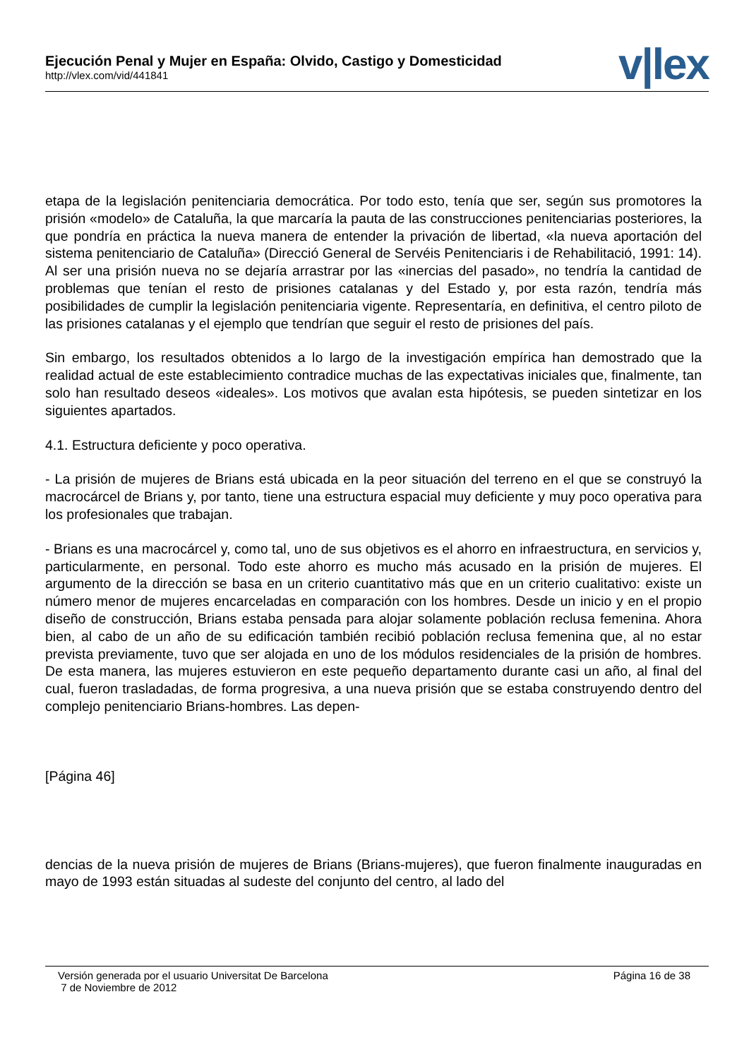Ejecución Penal y Mujer en España: Olvido, Castigo y Domesticidad
http://vlex.com/vid/441841
v|lex
etapa de la legislación penitenciaria democrática. Por todo esto, tenía que ser, según sus promotores la prisión «modelo» de Cataluña, la que marcaría la pauta de las construcciones penitenciarias posteriores, la que pondría en práctica la nueva manera de entender la privación de libertad, «la nueva aportación del sistema penitenciario de Cataluña» (Direcció General de Servéis Penitenciaris i de Rehabilitació, 1991: 14). Al ser una prisión nueva no se dejaría arrastrar por las «inercias del pasado», no tendría la cantidad de problemas que tenían el resto de prisiones catalanas y del Estado y, por esta razón, tendría más posibilidades de cumplir la legislación penitenciaria vigente. Representaría, en definitiva, el centro piloto de las prisiones catalanas y el ejemplo que tendrían que seguir el resto de prisiones del país.
Sin embargo, los resultados obtenidos a lo largo de la investigación empírica han demostrado que la realidad actual de este establecimiento contradice muchas de las expectativas iniciales que, finalmente, tan solo han resultado deseos «ideales». Los motivos que avalan esta hipótesis, se pueden sintetizar en los siguientes apartados.
4.1. Estructura deficiente y poco operativa.
- La prisión de mujeres de Brians está ubicada en la peor situación del terreno en el que se construyó la macrocárcel de Brians y, por tanto, tiene una estructura espacial muy deficiente y muy poco operativa para los profesionales que trabajan.
- Brians es una macrocárcel y, como tal, uno de sus objetivos es el ahorro en infraestructura, en servicios y, particularmente, en personal. Todo este ahorro es mucho más acusado en la prisión de mujeres. El argumento de la dirección se basa en un criterio cuantitativo más que en un criterio cualitativo: existe un número menor de mujeres encarceladas en comparación con los hombres. Desde un inicio y en el propio diseño de construcción, Brians estaba pensada para alojar solamente población reclusa femenina. Ahora bien, al cabo de un año de su edificación también recibió población reclusa femenina que, al no estar prevista previamente, tuvo que ser alojada en uno de los módulos residenciales de la prisión de hombres. De esta manera, las mujeres estuvieron en este pequeño departamento durante casi un año, al final del cual, fueron trasladadas, de forma progresiva, a una nueva prisión que se estaba construyendo dentro del complejo penitenciario Brians-hombres. Las depen-
[Página 46]
dencias de la nueva prisión de mujeres de Brians (Brians-mujeres), que fueron finalmente inauguradas en mayo de 1993 están situadas al sudeste del conjunto del centro, al lado del
Versión generada por el usuario Universitat De Barcelona
7 de Noviembre de 2012
Página 16 de 38